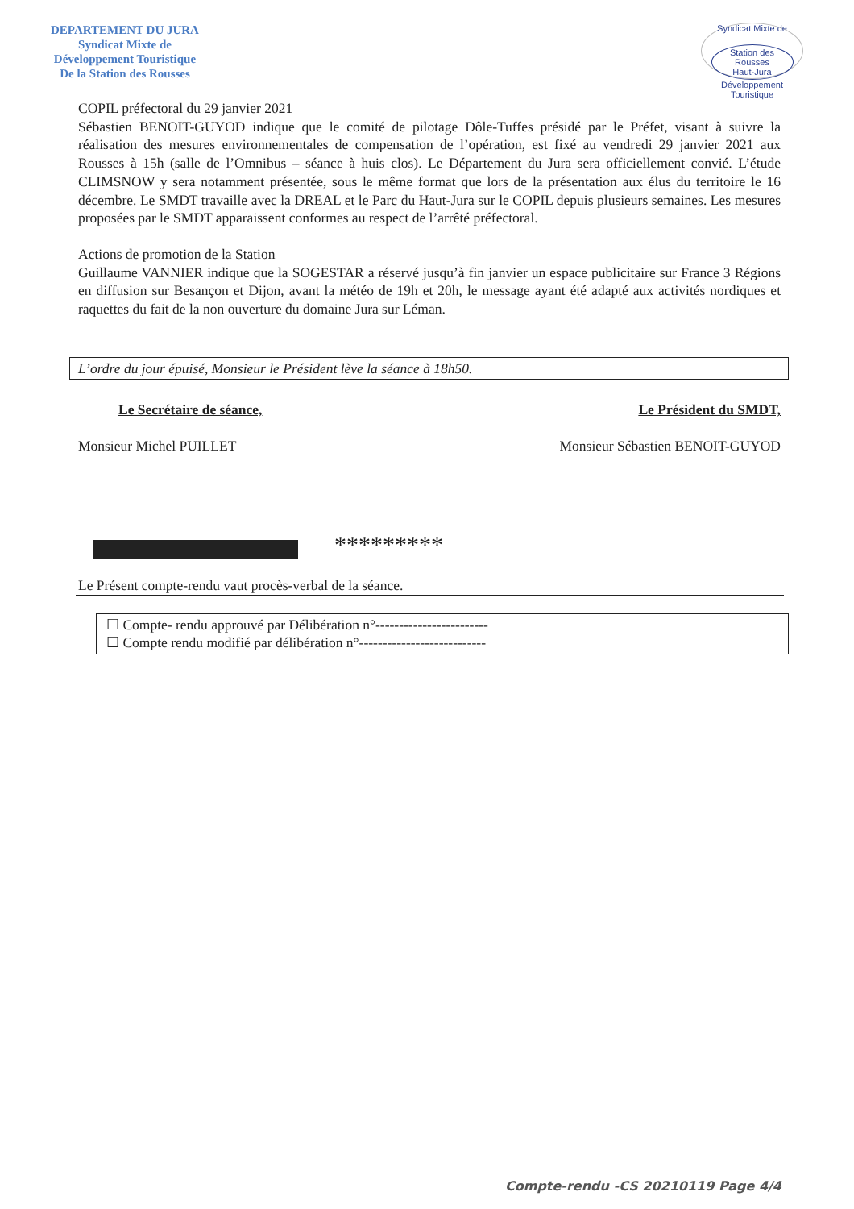DEPARTEMENT DU JURA
Syndicat Mixte de
Développement Touristique
De la Station des Rousses
Syndicat Mixte de
Station des Rousses
Haut-Jura
Développement Touristique
COPIL préfectoral du 29 janvier 2021
Sébastien BENOIT-GUYOD indique que le comité de pilotage Dôle-Tuffes présidé par le Préfet, visant à suivre la réalisation des mesures environnementales de compensation de l’opération, est fixé au vendredi 29 janvier 2021 aux Rousses à 15h (salle de l’Omnibus – séance à huis clos). Le Département du Jura sera officiellement convié. L’étude CLIMSNOW y sera notamment présentée, sous le même format que lors de la présentation aux élus du territoire le 16 décembre. Le SMDT travaille avec la DREAL et le Parc du Haut-Jura sur le COPIL depuis plusieurs semaines. Les mesures proposées par le SMDT apparaissent conformes au respect de l’arrêté préfectoral.
Actions de promotion de la Station
Guillaume VANNIER indique que la SOGESTAR a réservé jusqu’à fin janvier un espace publicitaire sur France 3 Régions en diffusion sur Besançon et Dijon, avant la météo de 19h et 20h, le message ayant été adapté aux activités nordiques et raquettes du fait de la non ouverture du domaine Jura sur Léman.
L’ordre du jour épuisé, Monsieur le Président lève la séance à 18h50.
Le Secrétaire de séance, Le Président du SMDT,
Monsieur Michel PUILLET Monsieur Sébastien BENOIT-GUYOD
*********
Le Présent compte-rendu vaut procès-verbal de la séance.
☐ Compte- rendu approuvé par Délibération n°------------------------
☐ Compte rendu modifié par délibération n°---------------------------
Compte-rendu -CS 20210119 Page 4/4